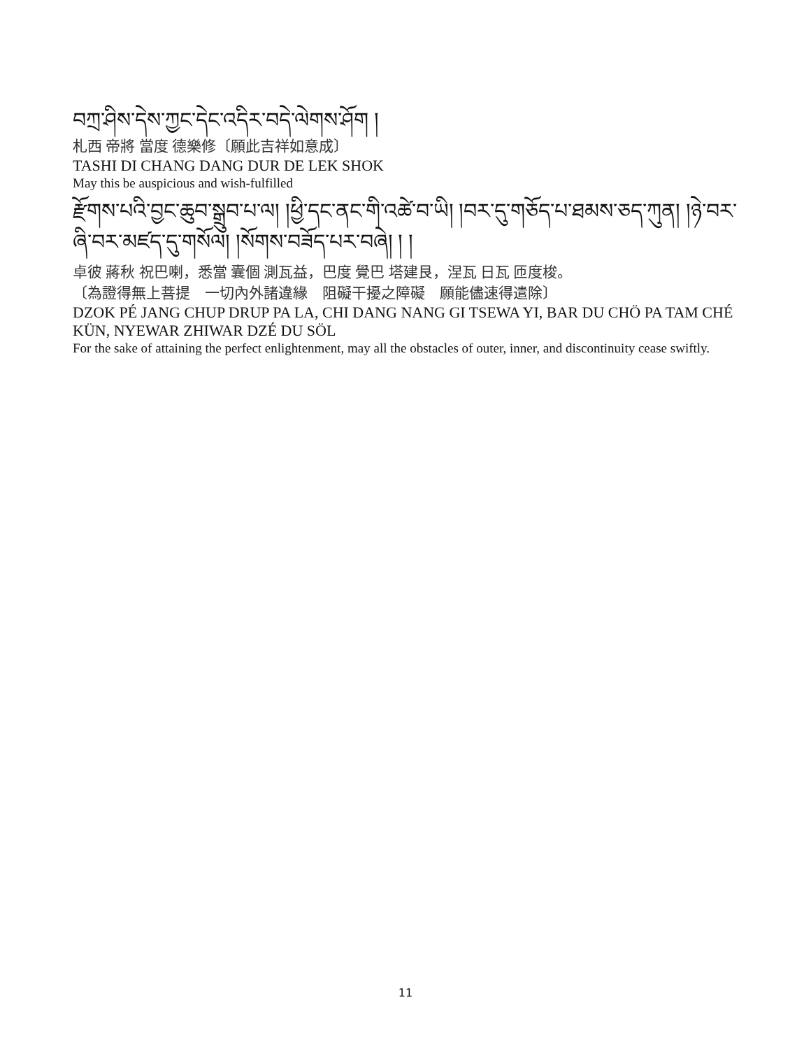བཀྲ་ཤིས་དེས་ཀྱང་དེང་འདིར་བདེ་ལེགས་ཤོག །
札西 帝將 當度 德樂修〔願此吉祥如意成〕
TASHI DI CHANG DANG DUR DE LEK SHOK
May this be auspicious and wish-fulfilled
རྫོགས་པའི་བྱང་ཆུབ་སྒྲུབ་པ་ལ། །ཕྱི་དང་ནང་གི་འཚེ་བ་ཡི། །བར་དུ་གཅོད་པ་ཐམས་ཅད་ཀུན། །ཉེ་བར་ཞི་བར་མཛད་དུ་གསོལ། །སོགས་བཟོད་པར་བཞེ། ། །
卓彼 蔣秋 祝巴喇，悉當 囊個 測瓦益，巴度 覺巴 塔建艮，涅瓦 日瓦 匝度梭。
〔為證得無上菩提　一切內外諸違緣　阻礙干擾之障礙　願能儘速得遣除〕
DZOK PÉ JANG CHUP DRUP PA LA, CHI DANG NANG GI TSEWA YI, BAR DU CHÖ PA TAM CHÉ KÜN, NYEWAR ZHIWAR DZÉ DU SÖL
For the sake of attaining the perfect enlightenment, may all the obstacles of outer, inner, and discontinuity cease swiftly.
11